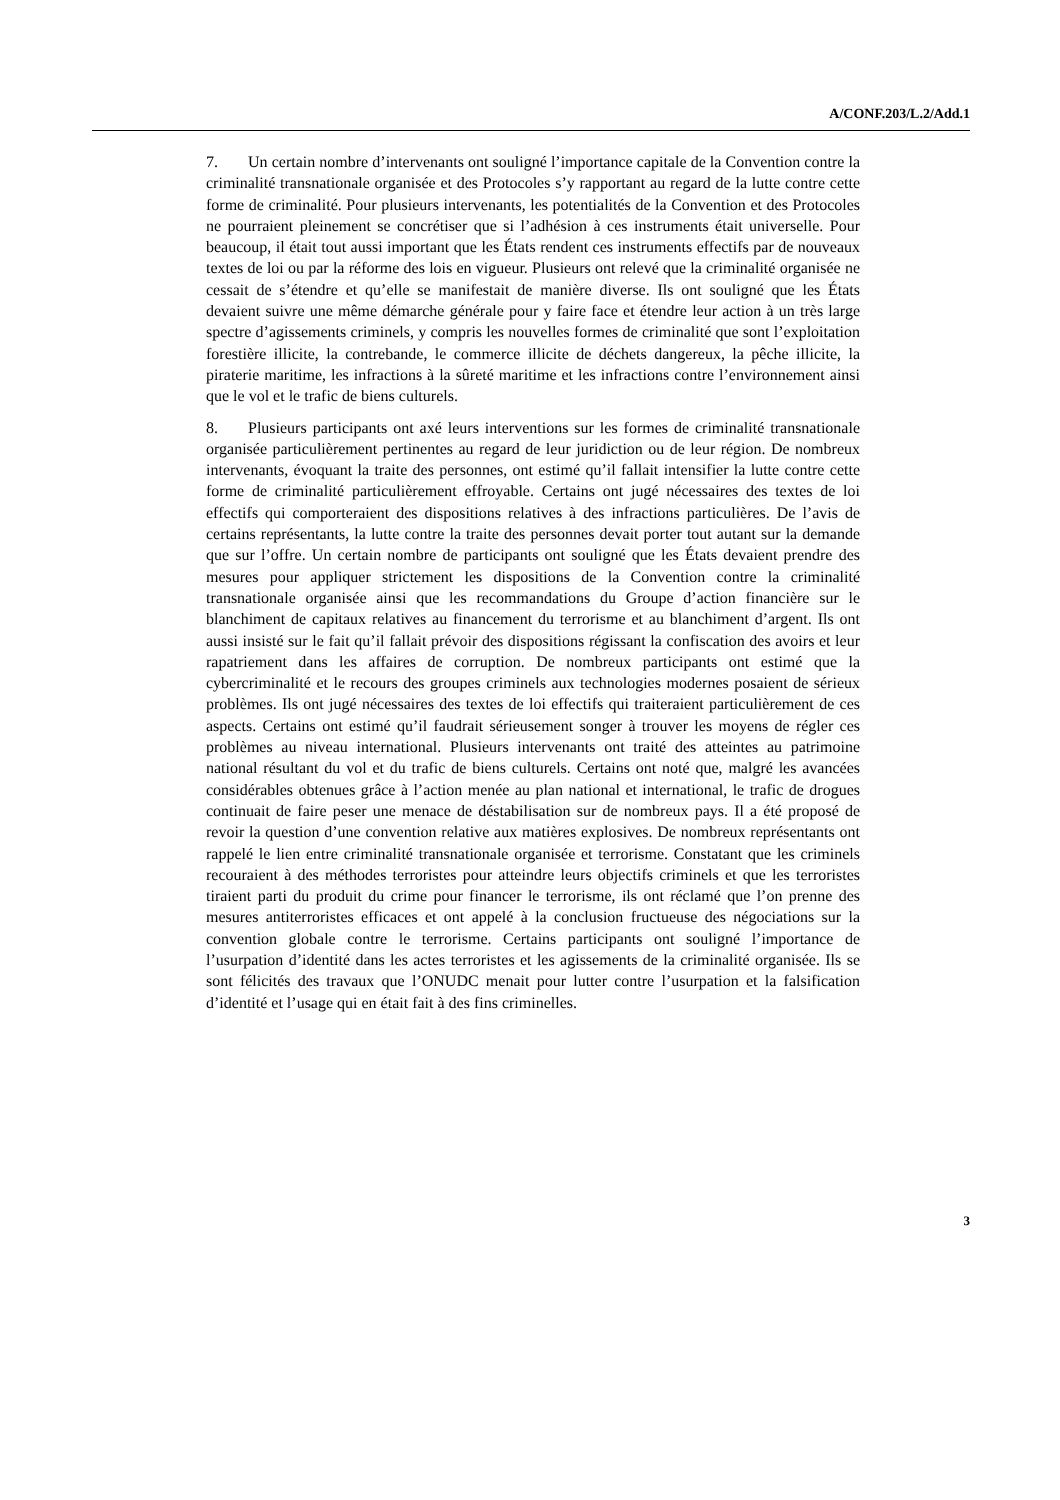A/CONF.203/L.2/Add.1
7. Un certain nombre d’intervenants ont souligné l’importance capitale de la Convention contre la criminalité transnationale organisée et des Protocoles s’y rapportant au regard de la lutte contre cette forme de criminalité. Pour plusieurs intervenants, les potentialités de la Convention et des Protocoles ne pourraient pleinement se concrétiser que si l’adhésion à ces instruments était universelle. Pour beaucoup, il était tout aussi important que les États rendent ces instruments effectifs par de nouveaux textes de loi ou par la réforme des lois en vigueur. Plusieurs ont relevé que la criminalité organisée ne cessait de s’étendre et qu’elle se manifestait de manière diverse. Ils ont souligné que les États devaient suivre une même démarche générale pour y faire face et étendre leur action à un très large spectre d’agissements criminels, y compris les nouvelles formes de criminalité que sont l’exploitation forestière illicite, la contrebande, le commerce illicite de déchets dangereux, la pêche illicite, la piraterie maritime, les infractions à la sûreté maritime et les infractions contre l’environnement ainsi que le vol et le trafic de biens culturels.
8. Plusieurs participants ont axé leurs interventions sur les formes de criminalité transnationale organisée particulièrement pertinentes au regard de leur juridiction ou de leur région. De nombreux intervenants, évoquant la traite des personnes, ont estimé qu’il fallait intensifier la lutte contre cette forme de criminalité particulièrement effroyable. Certains ont jugé nécessaires des textes de loi effectifs qui comporteraient des dispositions relatives à des infractions particulières. De l’avis de certains représentants, la lutte contre la traite des personnes devait porter tout autant sur la demande que sur l’offre. Un certain nombre de participants ont souligné que les États devaient prendre des mesures pour appliquer strictement les dispositions de la Convention contre la criminalité transnationale organisée ainsi que les recommandations du Groupe d’action financière sur le blanchiment de capitaux relatives au financement du terrorisme et au blanchiment d’argent. Ils ont aussi insisté sur le fait qu’il fallait prévoir des dispositions régissant la confiscation des avoirs et leur rapatriement dans les affaires de corruption. De nombreux participants ont estimé que la cybercriminalité et le recours des groupes criminels aux technologies modernes posaient de sérieux problèmes. Ils ont jugé nécessaires des textes de loi effectifs qui traiteraient particulièrement de ces aspects. Certains ont estimé qu’il faudrait sérieusement songer à trouver les moyens de régler ces problèmes au niveau international. Plusieurs intervenants ont traité des atteintes au patrimoine national résultant du vol et du trafic de biens culturels. Certains ont noté que, malgré les avancées considérables obtenues grâce à l’action menée au plan national et international, le trafic de drogues continuait de faire peser une menace de déstabilisation sur de nombreux pays. Il a été proposé de revoir la question d’une convention relative aux matières explosives. De nombreux représentants ont rappelé le lien entre criminalité transnationale organisée et terrorisme. Constatant que les criminels recouraient à des méthodes terroristes pour atteindre leurs objectifs criminels et que les terroristes tiraient parti du produit du crime pour financer le terrorisme, ils ont réclamé que l’on prenne des mesures antiterroristes efficaces et ont appelé à la conclusion fructueuse des négociations sur la convention globale contre le terrorisme. Certains participants ont souligné l’importance de l’usurpation d’identité dans les actes terroristes et les agissements de la criminalité organisée. Ils se sont félicités des travaux que l’ONUDC menait pour lutter contre l’usurpation et la falsification d’identité et l’usage qui en était fait à des fins criminelles.
3